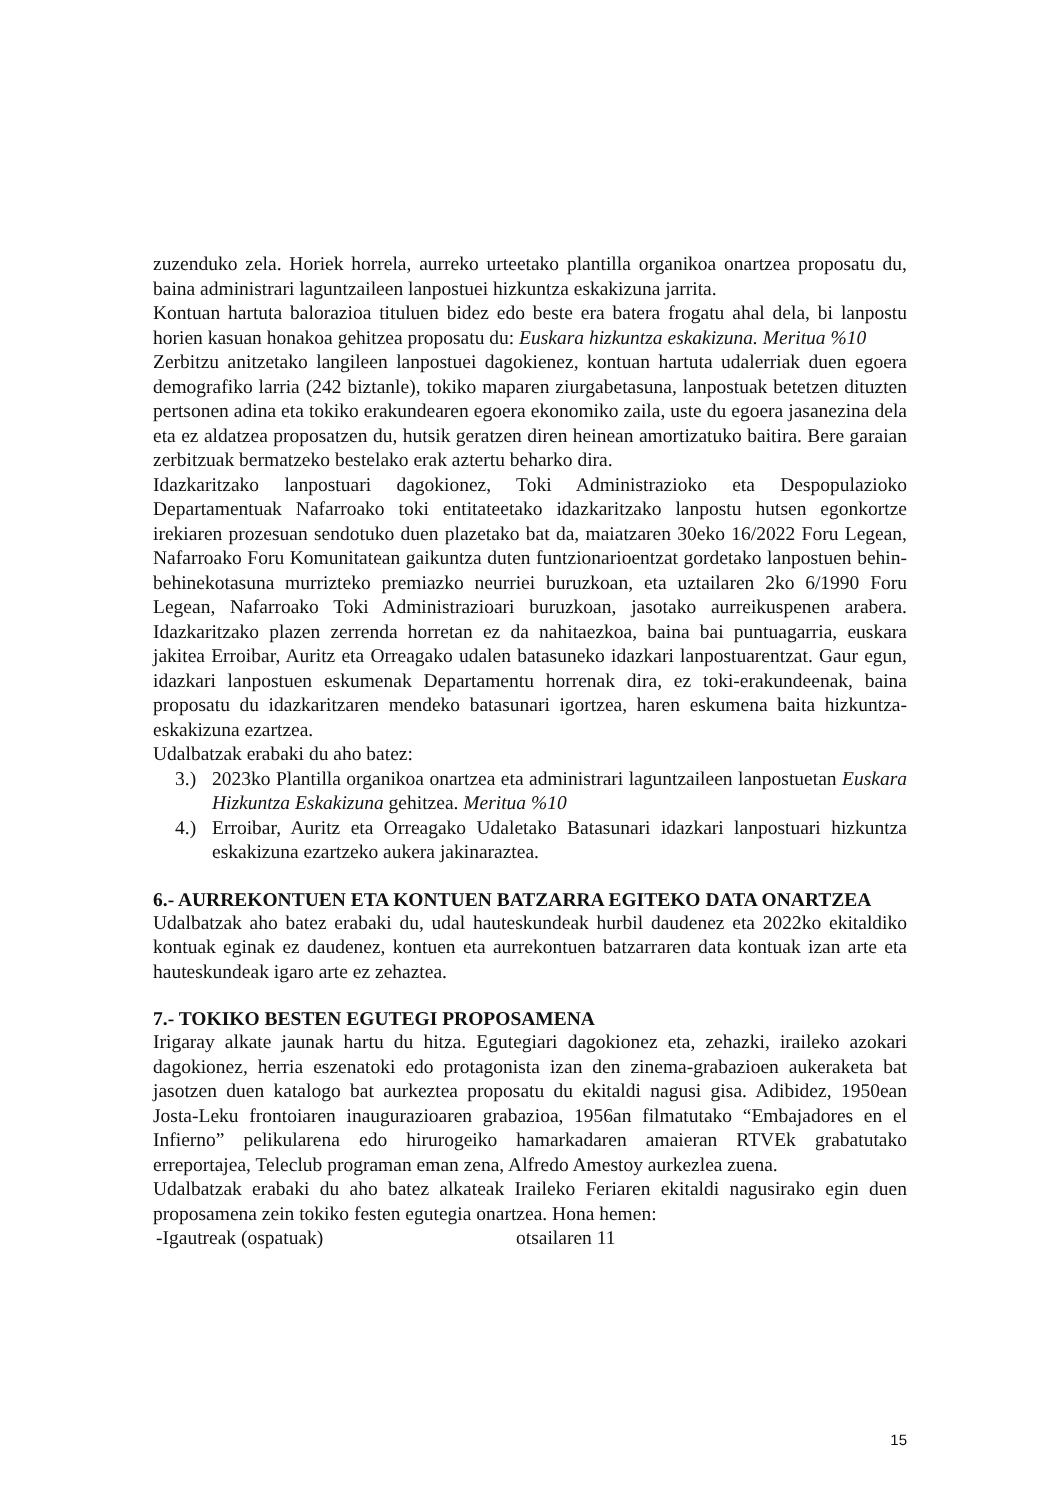zuzenduko zela. Horiek horrela, aurreko urteetako plantilla organikoa onartzea proposatu du, baina administrari laguntzaileen lanpostuei hizkuntza eskakizuna jarrita.
Kontuan hartuta balorazioa tituluen bidez edo beste era batera frogatu ahal dela, bi lanpostu horien kasuan honakoa gehitzea proposatu du: Euskara hizkuntza eskakizuna. Meritua %10
Zerbitzu anitzetako langileen lanpostuei dagokienez, kontuan hartuta udalerriak duen egoera demografiko larria (242 biztanle), tokiko maparen ziurgabetasuna, lanpostuak betetzen dituzten pertsonen adina eta tokiko erakundearen egoera ekonomiko zaila, uste du egoera jasanezina dela eta ez aldatzea proposatzen du, hutsik geratzen diren heinean amortizatuko baitira. Bere garaian zerbitzuak bermatzeko bestelako erak aztertu beharko dira.
Idazkaritzako lanpostuari dagokionez, Toki Administrazioko eta Despopulazioko Departamentuak Nafarroako toki entitateetako idazkaritzako lanpostu hutsen egonkortze irekiaren prozesuan sendotuko duen plazetako bat da, maiatzaren 30eko 16/2022 Foru Legean, Nafarroako Foru Komunitatean gaikuntza duten funtzionarioentzat gordetako lanpostuen behin-behinekotasuna murrizteko premiazko neurriei buruzkoan, eta uztailaren 2ko 6/1990 Foru Legean, Nafarroako Toki Administrazioari buruzkoan, jasotako aurreikuspenen arabera. Idazkaritzako plazen zerrenda horretan ez da nahitaezkoa, baina bai puntuagarria, euskara jakitea Erroibar, Auritz eta Orreagako udalen batasuneko idazkari lanpostuarentzat. Gaur egun, idazkari lanpostuen eskumenak Departamentu horrenak dira, ez toki-erakundeenak, baina proposatu du idazkaritzaren mendeko batasunari igortzea, haren eskumena baita hizkuntza-eskakizuna ezartzea.
Udalbatzak erabaki du aho batez:
3.) 2023ko Plantilla organikoa onartzea eta administrari laguntzaileen lanpostuetan Euskara Hizkuntza Eskakizuna gehitzea. Meritua %10
4.) Erroibar, Auritz eta Orreagako Udaletako Batasunari idazkari lanpostuari hizkuntza eskakizuna ezartzeko aukera jakinaraztea.
6.- AURREKONTUEN ETA KONTUEN BATZARRA EGITEKO DATA ONARTZEA
Udalbatzak aho batez erabaki du, udal hauteskundeak hurbil daudenez eta 2022ko ekitaldiko kontuak eginak ez daudenez, kontuen eta aurrekontuen batzarraren data kontuak izan arte eta hauteskundeak igaro arte ez zehaztea.
7.- TOKIKO BESTEN EGUTEGI PROPOSAMENA
Irigaray alkate jaunak hartu du hitza. Egutegiari dagokionez eta, zehazki, iraileko azokari dagokionez, herria eszenatoki edo protagonista izan den zinema-grabazioen aukeraketa bat jasotzen duen katalogo bat aurkeztea proposatu du ekitaldi nagusi gisa. Adibidez, 1950ean Josta-Leku frontoiaren inaugurazioaren grabazioa, 1956an filmatutako “Embajadores en el Infierno” pelikularena edo hirurogeiko hamarkadaren amaieran RTVEk grabatutako erreportajea, Teleclub programan eman zena, Alfredo Amestoy aurkezlea zuena.
Udalbatzak erabaki du aho batez alkateak Iraileko Feriaren ekitaldi nagusirako egin duen proposamena zein tokiko festen egutegia onartzea. Hona hemen:
-Igautreak (ospatuak) otsailaren 11
15